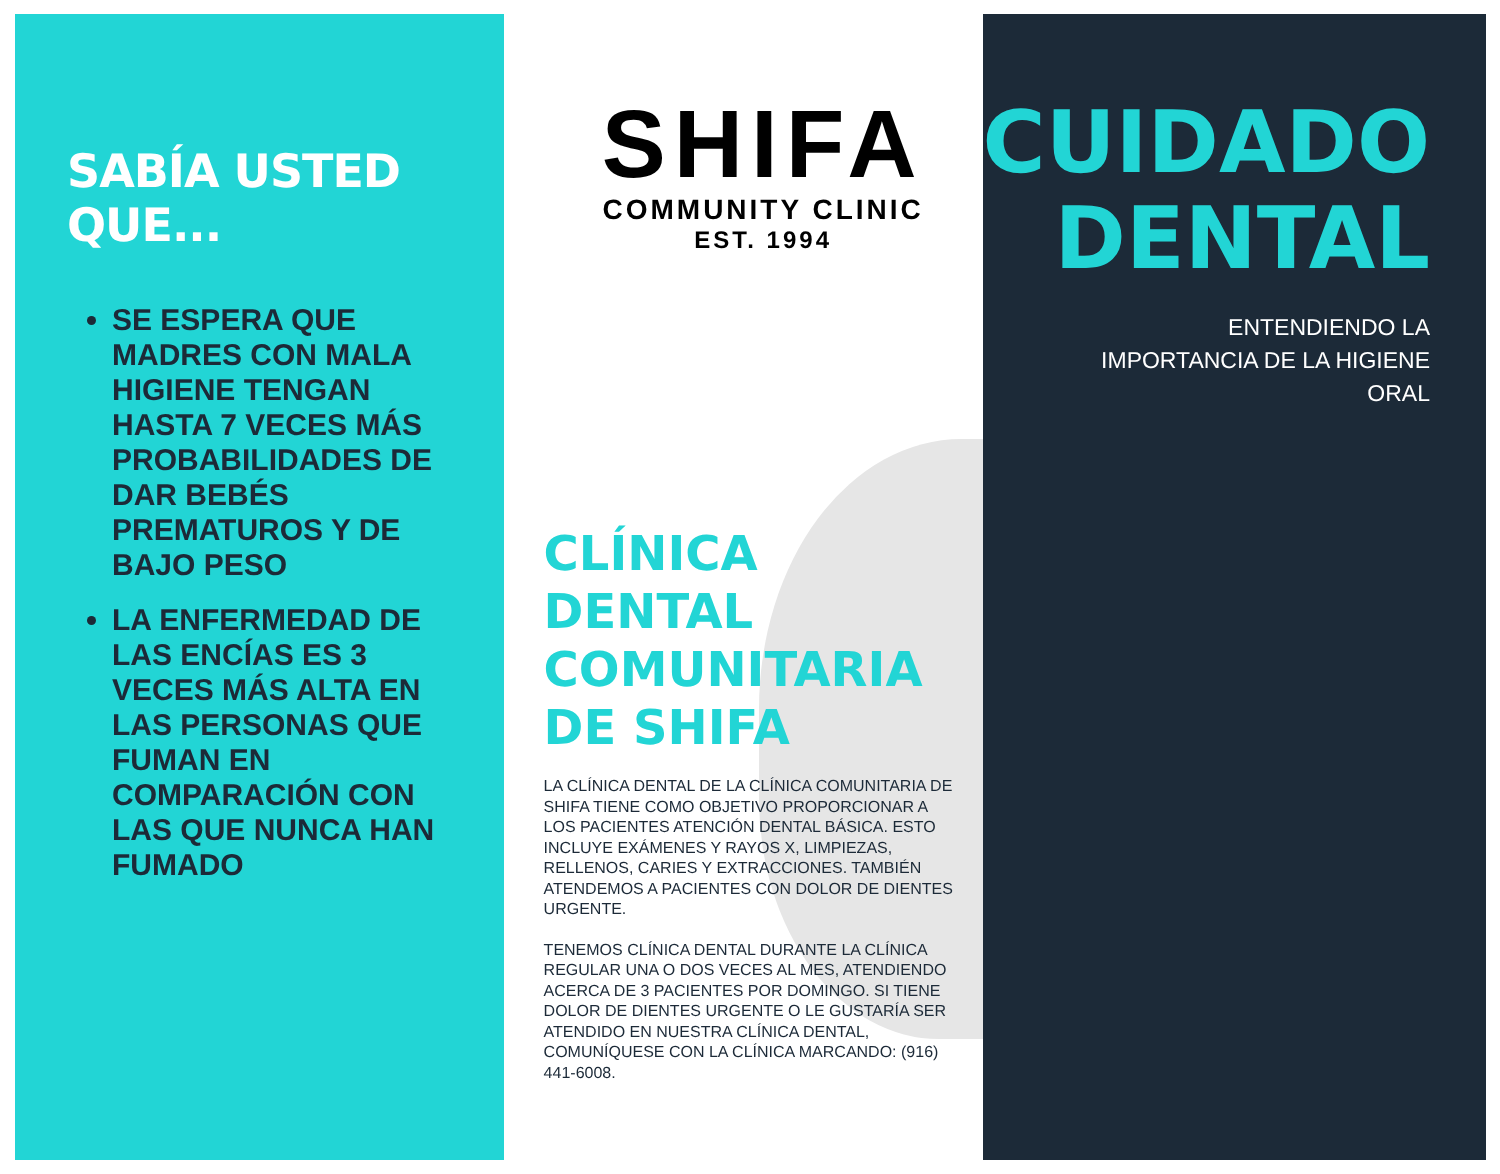SABÍA USTED QUE...
SE ESPERA QUE MADRES CON MALA HIGIENE TENGAN HASTA 7 VECES MÁS PROBABILIDADES DE DAR BEBÉS PREMATUROS Y DE BAJO PESO
LA ENFERMEDAD DE LAS ENCÍAS ES 3 VECES MÁS ALTA EN LAS PERSONAS QUE FUMAN EN COMPARACIÓN CON LAS QUE NUNCA HAN FUMADO
SHIFA
COMMUNITY CLINIC
EST. 1994
CLÍNICA DENTAL COMUNITARIA DE SHIFA
LA CLÍNICA DENTAL DE LA CLÍNICA COMUNITARIA DE SHIFA TIENE COMO OBJETIVO PROPORCIONAR A LOS PACIENTES ATENCIÓN DENTAL BÁSICA. ESTO INCLUYE EXÁMENES Y RAYOS X, LIMPIEZAS, RELLENOS, CARIES Y EXTRACCIONES. TAMBIÉN ATENDEMOS A PACIENTES CON DOLOR DE DIENTES URGENTE.
TENEMOS CLÍNICA DENTAL DURANTE LA CLÍNICA REGULAR UNA O DOS VECES AL MES, ATENDIENDO ACERCA DE 3 PACIENTES POR DOMINGO. SI TIENE DOLOR DE DIENTES URGENTE O LE GUSTARÍA SER ATENDIDO EN NUESTRA CLÍNICA DENTAL, COMUNÍQUESE CON LA CLÍNICA MARCANDO: (916) 441-6008.
CUIDADO
DENTAL
ENTENDIENDO LA
IMPORTANCIA DE LA HIGIENE
ORAL